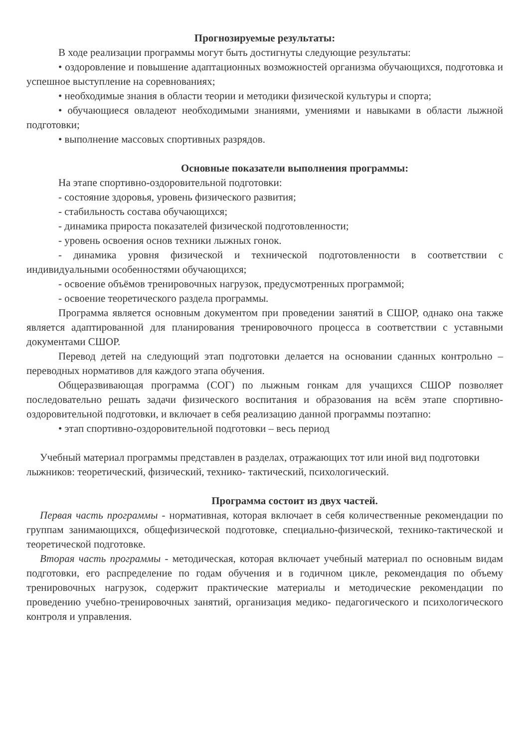Прогнозируемые результаты:
В ходе реализации программы могут быть достигнуты следующие результаты:
• оздоровление и повышение адаптационных возможностей организма обучающихся, подготовка и успешное выступление на соревнованиях;
• необходимые знания в области теории и методики физической культуры и спорта;
• обучающиеся овладеют необходимыми знаниями, умениями и навыками в области лыжной подготовки;
• выполнение массовых спортивных разрядов.
Основные показатели выполнения программы:
На этапе спортивно-оздоровительной подготовки:
- состояние здоровья, уровень физического развития;
- стабильность состава обучающихся;
- динамика прироста показателей физической подготовленности;
- уровень освоения основ техники лыжных гонок.
- динамика уровня физической и технической подготовленности в соответствии с индивидуальными особенностями обучающихся;
- освоение объёмов тренировочных нагрузок, предусмотренных программой;
- освоение теоретического раздела программы.
Программа является основным документом при проведении занятий в СШОР, однако она также является адаптированной для планирования тренировочного процесса в соответствии с уставными документами СШОР.
Перевод детей на следующий этап подготовки делается на основании сданных контрольно – переводных нормативов для каждого этапа обучения.
Общеразвивающая программа (СОГ) по лыжным гонкам для учащихся СШОР позволяет последовательно решать задачи физического воспитания и образования на всём этапе спортивно-оздоровительной подготовки, и включает в себя реализацию данной программы поэтапно:
• этап спортивно-оздоровительной подготовки – весь период
Учебный материал программы представлен в разделах, отражающих тот или иной вид подготовки лыжников: теоретический, физический, технико- тактический, психологический.
Программа состоит из двух частей.
Первая часть программы - нормативная, которая включает в себя количественные рекомендации по группам занимающихся, общефизической подготовке, специально-физической, технико-тактической и теоретической подготовке.
Вторая часть программы - методическая, которая включает учебный материал по основным видам подготовки, его распределение по годам обучения и в годичном цикле, рекомендация по объему тренировочных нагрузок, содержит практические материалы и методические рекомендации по проведению учебно-тренировочных занятий, организация медико- педагогического и психологического контроля и управления.